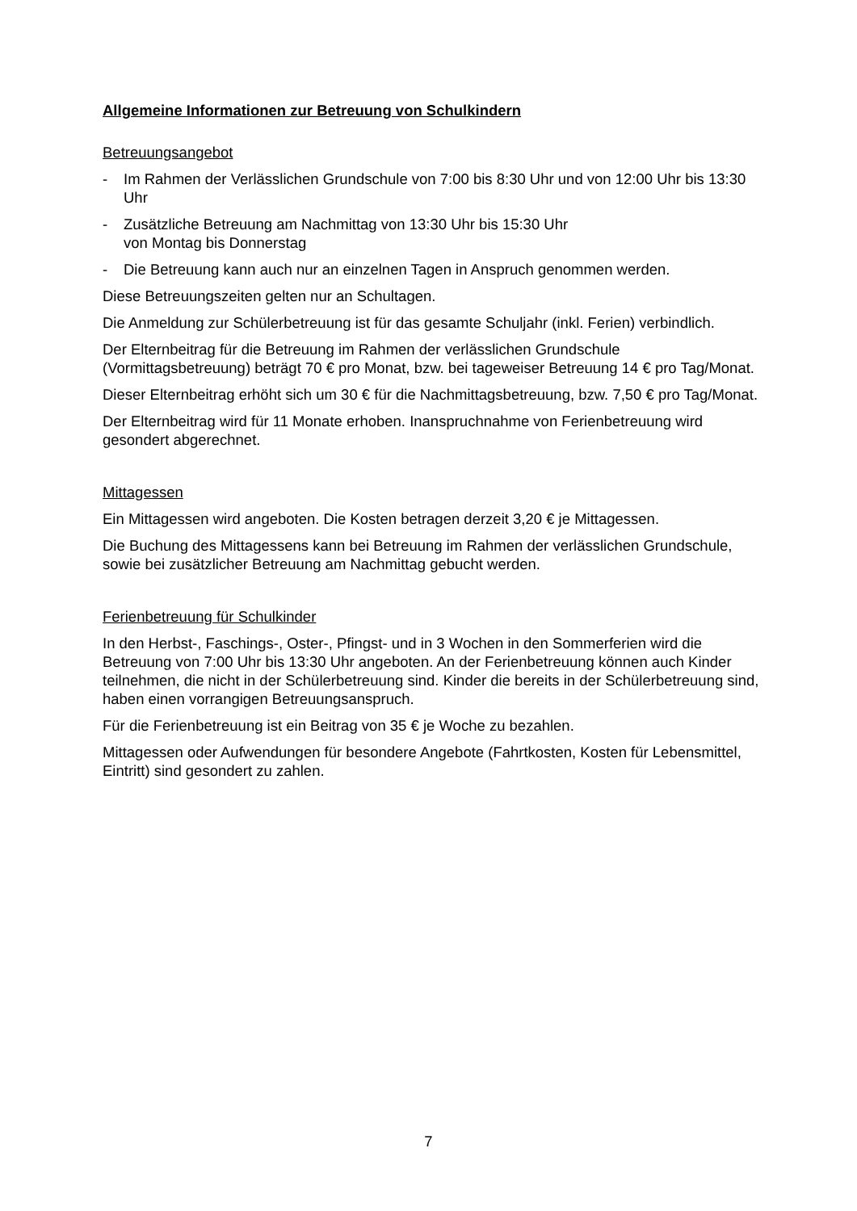Allgemeine Informationen zur Betreuung von Schulkindern
Betreuungsangebot
- Im Rahmen der Verlässlichen Grundschule von 7:00 bis 8:30 Uhr und von 12:00 Uhr bis 13:30 Uhr
- Zusätzliche Betreuung am Nachmittag von 13:30 Uhr bis 15:30 Uhr
von Montag bis Donnerstag
- Die Betreuung kann auch nur an einzelnen Tagen in Anspruch genommen werden.
Diese Betreuungszeiten gelten nur an Schultagen.
Die Anmeldung zur Schülerbetreuung ist für das gesamte Schuljahr (inkl. Ferien) verbindlich.
Der Elternbeitrag für die Betreuung im Rahmen der verlässlichen Grundschule (Vormittagsbetreuung) beträgt 70 € pro Monat, bzw. bei tageweiser Betreuung 14 € pro Tag/Monat.
Dieser Elternbeitrag erhöht sich um 30 € für die Nachmittagsbetreuung, bzw. 7,50 € pro Tag/Monat.
Der Elternbeitrag wird für 11 Monate erhoben. Inanspruchnahme von Ferienbetreuung wird gesondert abgerechnet.
Mittagessen
Ein Mittagessen wird angeboten. Die Kosten betragen derzeit 3,20 € je Mittagessen.
Die Buchung des Mittagessens kann bei Betreuung im Rahmen der verlässlichen Grundschule, sowie bei zusätzlicher Betreuung am Nachmittag gebucht werden.
Ferienbetreuung für Schulkinder
In den Herbst-, Faschings-, Oster-, Pfingst- und in 3 Wochen in den Sommerferien wird die Betreuung von 7:00 Uhr bis 13:30 Uhr angeboten. An der Ferienbetreuung können auch Kinder teilnehmen, die nicht in der Schülerbetreuung sind. Kinder die bereits in der Schülerbetreuung sind, haben einen vorrangigen Betreuungsanspruch.
Für die Ferienbetreuung ist ein Beitrag von 35 € je Woche zu bezahlen.
Mittagessen oder Aufwendungen für besondere Angebote (Fahrtkosten, Kosten für Lebensmittel, Eintritt) sind gesondert zu zahlen.
7